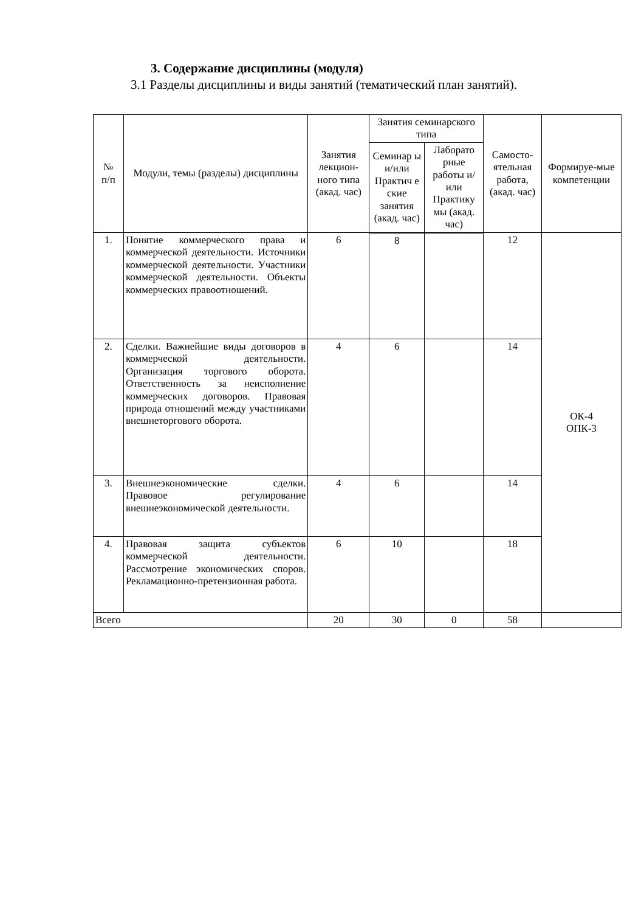3. Содержание дисциплины (модуля)
3.1 Разделы дисциплины и виды занятий (тематический план занятий).
| № п/п | Модули, темы (разделы) дисциплины | Занятия лекцион-ного типа (акад. час) | Занятия семинарского типа | | Самосто-ятельная работа, (акад. час) | Формируе-мые компетенции |
| --- | --- | --- | --- | --- | --- | --- |
| | | | Семинар ы и/или Практич е ские занятия (акад. час) | Лаборато рные работы и/или Практику мы (акад. час) | | |
| 1. | Понятие коммерческого права и коммерческой деятельности. Источники коммерческой деятельности. Участники коммерческой деятельности. Объекты коммерческих правоотношений. | 6 | 8 | | 12 | ОК-4 ОПК-3 |
| 2. | Сделки. Важнейшие виды договоров в коммерческой деятельности. Организация торгового оборота. Ответственность за неисполнение коммерческих договоров. Правовая природа отношений между участниками внешнеторгового оборота. | 4 | 6 | | 14 | |
| 3. | Внешнеэкономические сделки. Правовое регулирование внешнеэкономической деятельности. | 4 | 6 | | 14 | |
| 4. | Правовая защита субъектов коммерческой деятельности. Рассмотрение экономических споров. Рекламационно-претензионная работа. | 6 | 10 | | 18 | |
| Всего | | 20 | 30 | 0 | 58 | |